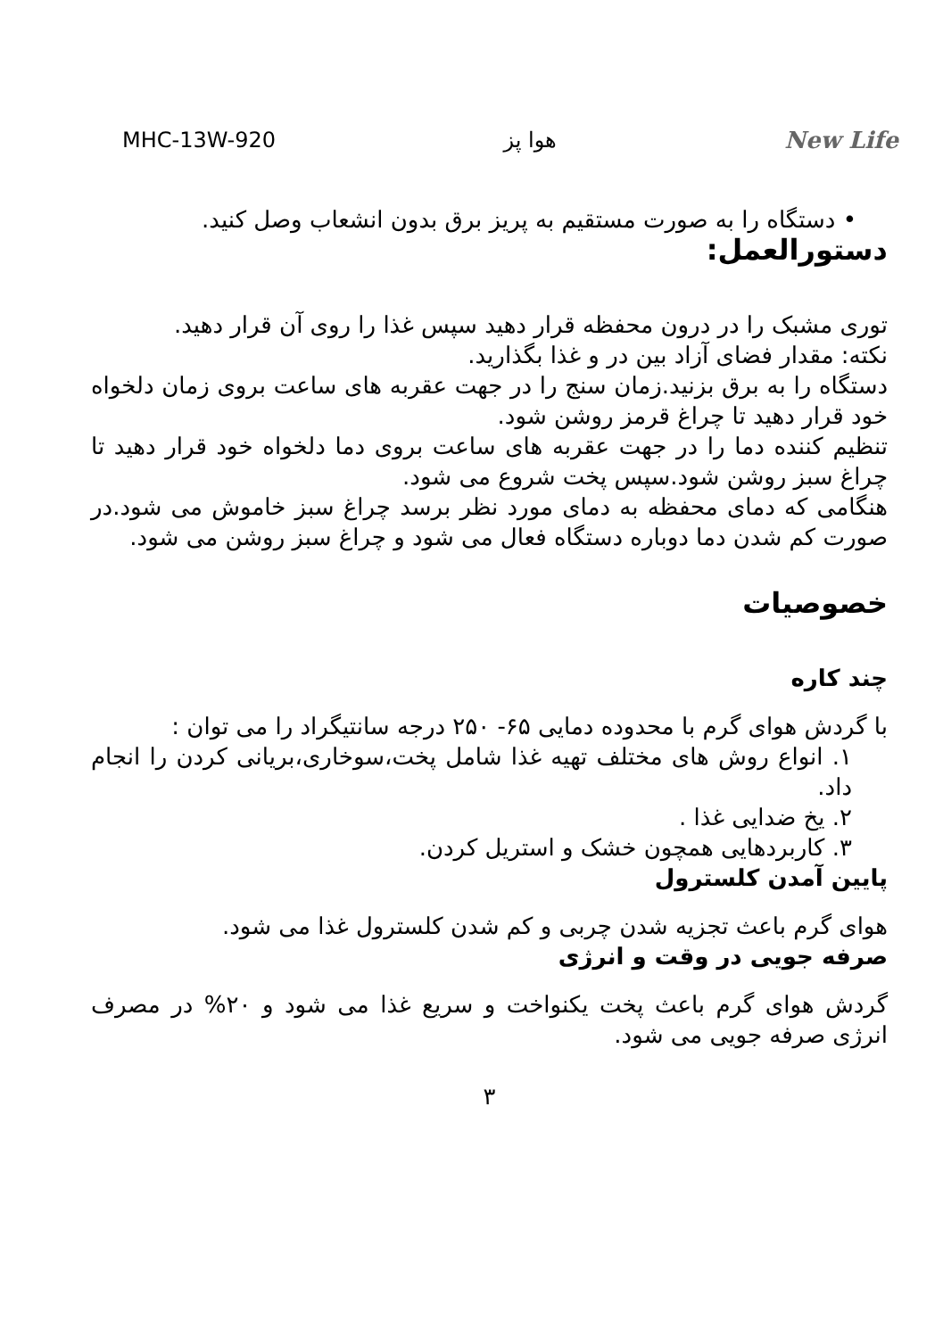MHC-13W-920 هوا پز New Life
• دستگاه را به صورت مستقیم به پریز برق بدون انشعاب وصل کنید.
دستورالعمل:
توری مشبک را در درون محفظه قرار دهید سپس غذا را روی آن قرار دهید.
نکته: مقدار فضای آزاد بین در و غذا بگذارید.
دستگاه را به برق بزنید.زمان سنج را در جهت عقربه های ساعت بروی زمان دلخواه خود قرار دهید تا چراغ قرمز روشن شود.
تنظیم کننده دما را در جهت عقربه های ساعت بروی دما دلخواه خود قرار دهید تا چراغ سبز روشن شود.سپس پخت شروع می شود.
هنگامی که دمای محفظه به دمای مورد نظر برسد چراغ سبز خاموش می شود.در صورت کم شدن دما دوباره دستگاه فعال می شود و چراغ سبز روشن می شود.
خصوصیات
چند کاره
با گردش هوای گرم با محدوده دمایی ۶۵- ۲۵۰ درجه سانتیگراد را می توان :
۱. انواع روش های مختلف تهیه غذا شامل پخت،سوخاری،بریانی کردن را انجام داد.
۲. یخ ضدایی غذا .
۳. کاربردهایی همچون خشک و استریل کردن.
پایین آمدن کلسترول
هوای گرم باعث تجزیه شدن چربی و کم شدن کلسترول غذا می شود.
صرفه جویی در وقت و انرژی
گردش هوای گرم باعث پخت یکنواخت و سریع غذا می شود و ۲۰% در مصرف انرژی صرفه جویی می شود.
۳